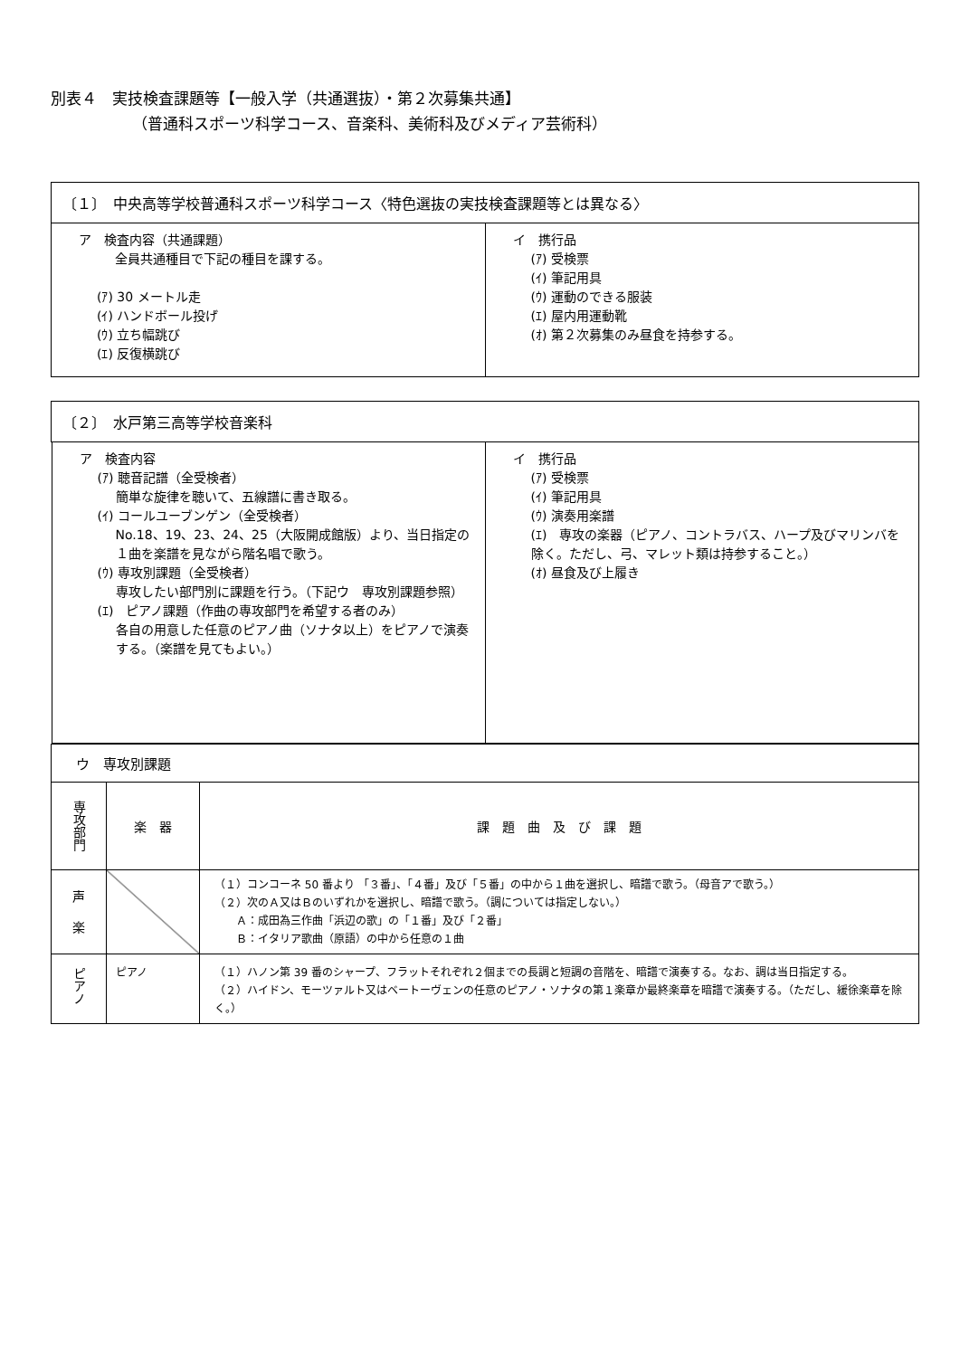別表４　実技検査課題等【一般入学（共通選抜）・第２次募集共通】
（普通科スポーツ科学コース、音楽科、美術科及びメディア芸術科）
| 〔１〕 中央高等学校普通科スポーツ科学コース〈特色選抜の実技検査課題等とは異なる〉 | |
| ア 検査内容（共通課題） 全員共通種目で下記の種目を課する。 (ｱ) 30 メートル走 (ｲ) ハンドボール投げ (ｳ) 立ち幅跳び (ｴ) 反復横跳び | イ 携行品 (ｱ) 受検票 (ｲ) 筆記用具 (ｳ) 運動のできる服装 (ｴ) 屋内用運動靴 (ｵ) 第２次募集のみ昼食を持参する。 |
| 〔２〕 水戸第三高等学校音楽科 | | |
| / ア 検査内容 (ｱ) 聴音記譜（全受検者） 簡単な旋律を聴いて、五線譜に書き取る。 (ｲ) コールユーブンゲン（全受検者） No.18、19、23、24、25（大阪開成館版）より、当日指定の１曲を楽譜を見ながら階名唱で歌う。 (ｳ) 専攻別課題（全受検者） 専攻したい部門別に課題を行う。（下記ウ 専攻別課題参照） (ｴ) ピアノ課題（作曲の専攻部門を希望する者のみ） 各自の用意した任意のピアノ曲（ソナタ以上）をピアノで演奏する。（楽譜を見てもよい。） / イ 携行品 (ｱ) 受検票 (ｲ) 筆記用具 (ｳ) 演奏用楽譜 (ｴ) 専攻の楽器（ピアノ、コントラバス、ハープ及びマリンバを除く。ただし、弓、マレット類は持参すること。） (ｵ) 昼食及び上履き / | | |
| ウ 専攻別課題 | | |
| 専攻部門 | 楽 器 | 課 題 曲 及 び 課 題 |
| 声 楽 | | （１）コンコーネ 50 番より 「３番」、「４番」及び「５番」の中から１曲を選択し、暗譜で歌う。（母音アで歌う。） （２）次のＡ又はＢのいずれかを選択し、暗譜で歌う。（調については指定しない。） Ａ：成田為三作曲「浜辺の歌」の「１番」及び「２番」 Ｂ：イタリア歌曲（原語）の中から任意の１曲 |
| ピアノ | ピアノ | （１）ハノン第 39 番のシャープ、フラットそれぞれ２個までの長調と短調の音階を、暗譜で演奏する。なお、調は当日指定する。 （２）ハイドン、モーツァルト又はベートーヴェンの任意のピアノ・ソナタの第１楽章か最終楽章を暗譜で演奏する。（ただし、緩徐楽章を除く。） |